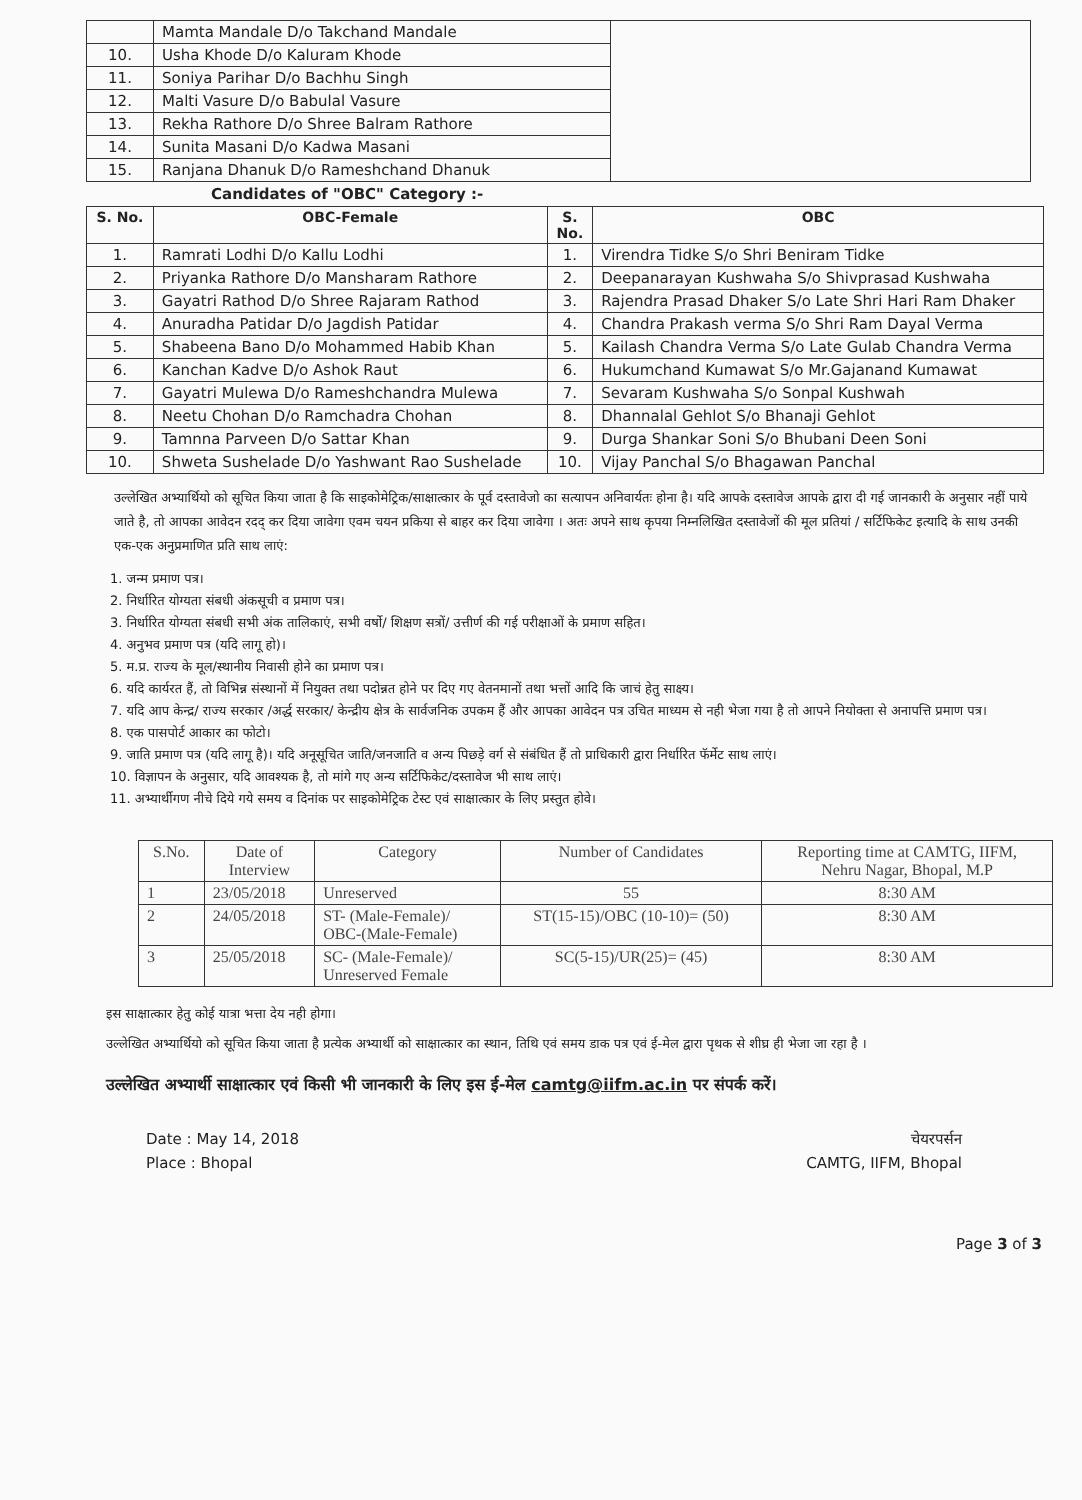| | Mamta Mandale D/o Takchand Mandale | |
| 10. | Usha Khode D/o Kaluram Khode | |
| 11. | Soniya Parihar D/o Bachhu Singh | |
| 12. | Malti Vasure D/o Babulal Vasure | |
| 13. | Rekha Rathore D/o Shree Balram Rathore | |
| 14. | Sunita Masani D/o Kadwa Masani | |
| 15. | Ranjana Dhanuk D/o Rameshchand Dhanuk | |
Candidates of "OBC" Category :-
| S. No. | OBC-Female | S. No. | OBC |
| --- | --- | --- | --- |
| 1. | Ramrati Lodhi D/o Kallu Lodhi | 1. | Virendra Tidke S/o Shri Beniram Tidke |
| 2. | Priyanka Rathore D/o Mansharam Rathore | 2. | Deepanarayan Kushwaha S/o Shivprasad Kushwaha |
| 3. | Gayatri Rathod D/o Shree Rajaram Rathod | 3. | Rajendra Prasad Dhaker S/o Late Shri Hari Ram Dhaker |
| 4. | Anuradha Patidar D/o Jagdish Patidar | 4. | Chandra Prakash verma S/o Shri Ram Dayal Verma |
| 5. | Shabeena Bano D/o Mohammed Habib Khan | 5. | Kailash Chandra Verma S/o Late Gulab Chandra Verma |
| 6. | Kanchan Kadve D/o Ashok Raut | 6. | Hukumchand Kumawat S/o Mr.Gajanand Kumawat |
| 7. | Gayatri Mulewa D/o Rameshchandra Mulewa | 7. | Sevaram Kushwaha S/o Sonpal Kushwah |
| 8. | Neetu Chohan D/o Ramchadra Chohan | 8. | Dhannalal Gehlot S/o Bhanaji Gehlot |
| 9. | Tamnna Parveen D/o Sattar Khan | 9. | Durga Shankar Soni S/o Bhubani Deen Soni |
| 10. | Shweta Sushelade D/o Yashwant Rao Sushelade | 10. | Vijay Panchal S/o Bhagawan Panchal |
उल्लेखित अभ्यार्थियो को सूचित किया जाता है कि साइकोमेट्रिक/साक्षात्कार के पूर्व दस्तावेजो का सत्यापन अनिवार्यतः होना है। यदि आपके दस्तावेज आपके द्वारा दी गई जानकारी के अनुसार नहीं पाये जाते है, तो आपका आवेदन रदद् कर दिया जावेगा एवम चयन प्रकिया से बाहर कर दिया जावेगा । अतः अपने साथ कृपया निम्नलिखित दस्तावेजों की मूल प्रतियां / सर्टिफिकेट इत्यादि के साथ उनकी एक-एक अनुप्रमाणित प्रति साथ लाएं:
1. जन्म प्रमाण पत्र।
2. निर्धारित योग्यता संबधी अंकसूची व प्रमाण पत्र।
3. निर्धारित योग्यता संबधी सभी अंक तालिकाएं, सभी वर्षो/ शिक्षण सत्रों/ उत्तीर्ण की गई परीक्षाओं के प्रमाण सहित।
4. अनुभव प्रमाण पत्र (यदि लागू हो)।
5. म.प्र. राज्य के मूल/स्थानीय निवासी होने का प्रमाण पत्र।
6. यदि कार्यरत हैं, तो विभिन्न संस्थानों में नियुक्त तथा पदोन्नत होने पर दिए गए वेतनमानों तथा भत्तों आदि कि जाचं हेतु साक्ष्य।
7. यदि आप केन्द्र/ राज्य सरकार /अर्द्ध सरकार/ केन्द्रीय क्षेत्र के सार्वजनिक उपकम हैं और आपका आवेदन पत्र उचित माध्यम से नही भेजा गया है तो आपने नियोक्ता से अनापत्ति प्रमाण पत्र।
8. एक पासपोर्ट आकार का फोटो।
9. जाति प्रमाण पत्र (यदि लागू है)। यदि अनूसूचित जाति/जनजाति व अन्य पिछड़े वर्ग से संबंधित हैं तो प्राधिकारी द्वारा निर्धारित फॅर्मेट साथ लाएं।
10. विज्ञापन के अनुसार, यदि आवश्यक है, तो मांगे गए अन्य सर्टिफिकेट/दस्तावेज भी साथ लाएं।
11. अभ्यार्थीगण नीचे दिये गये समय व दिनांक पर साइकोमेट्रिक टेस्ट एवं साक्षात्कार के लिए प्रस्तुत होवे।
| S.No. | Date of Interview | Category | Number of Candidates | Reporting time at CAMTG, IIFM, Nehru Nagar, Bhopal, M.P |
| --- | --- | --- | --- | --- |
| 1 | 23/05/2018 | Unreserved | 55 | 8:30 AM |
| 2 | 24/05/2018 | ST- (Male-Female)/ OBC-(Male-Female) | ST(15-15)/OBC (10-10)= (50) | 8:30 AM |
| 3 | 25/05/2018 | SC- (Male-Female)/ Unreserved Female | SC(5-15)/UR(25)= (45) | 8:30 AM |
इस साक्षात्कार हेतु कोई यात्रा भत्ता देय नही होगा।
उल्लेखित अभ्यार्थियो को सूचित किया जाता है प्रत्येक अभ्यार्थी को साक्षात्कार का स्थान, तिथि एवं समय डाक पत्र एवं ई-मेल द्वारा पृथक से शीघ्र ही भेजा जा रहा है ।
उल्लेखित अभ्यार्थी साक्षात्कार एवं किसी भी जानकारी के लिए इस ई-मेल camtg@iifm.ac.in पर संपर्क करें।
Date : May 14, 2018
Place : Bhopal
चेयरपर्सन
CAMTG, IIFM, Bhopal
Page 3 of 3